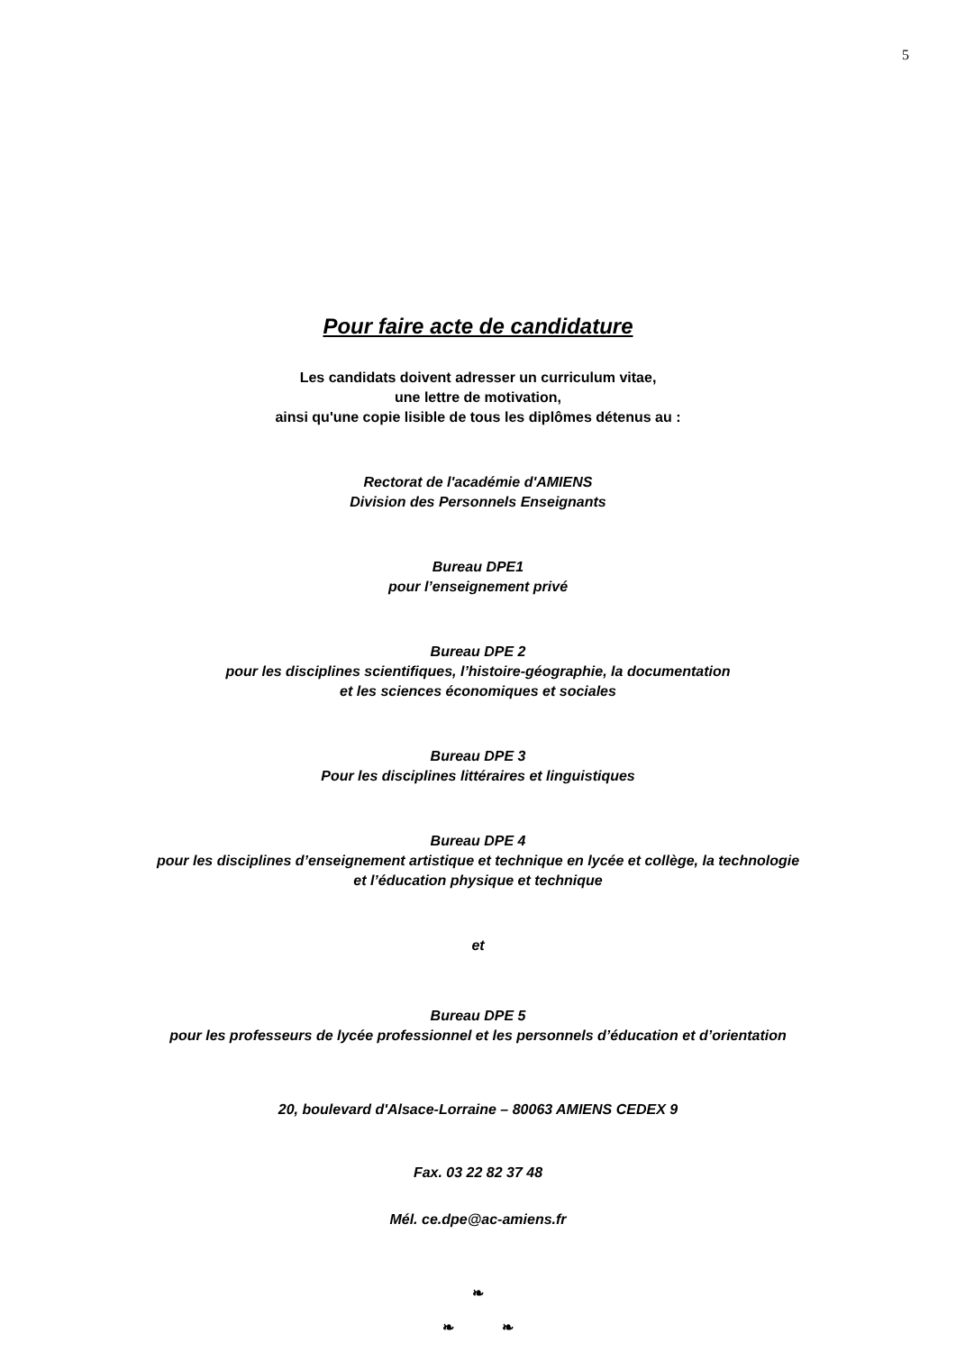5
Pour faire acte de candidature
Les candidats doivent adresser un curriculum vitae,
une lettre de motivation,
ainsi qu'une copie lisible de tous les diplômes détenus au :
Rectorat de l'académie d'AMIENS
Division des Personnels Enseignants
Bureau DPE1
pour l’enseignement privé
Bureau DPE 2
pour les disciplines scientifiques, l’histoire-géographie, la documentation
et les sciences économiques et sociales
Bureau DPE 3
Pour les disciplines littéraires et linguistiques
Bureau DPE 4
pour les disciplines d’enseignement artistique et technique en lycée et collège, la technologie
et l’éducation physique et technique
et
Bureau DPE 5
pour les professeurs de lycée professionnel et les personnels d’éducation et d’orientation
20, boulevard d'Alsace-Lorraine – 80063 AMIENS CEDEX 9
Fax. 03 22 82 37 48
Mél. ce.dpe@ac-amiens.fr
❧
❧ ❧